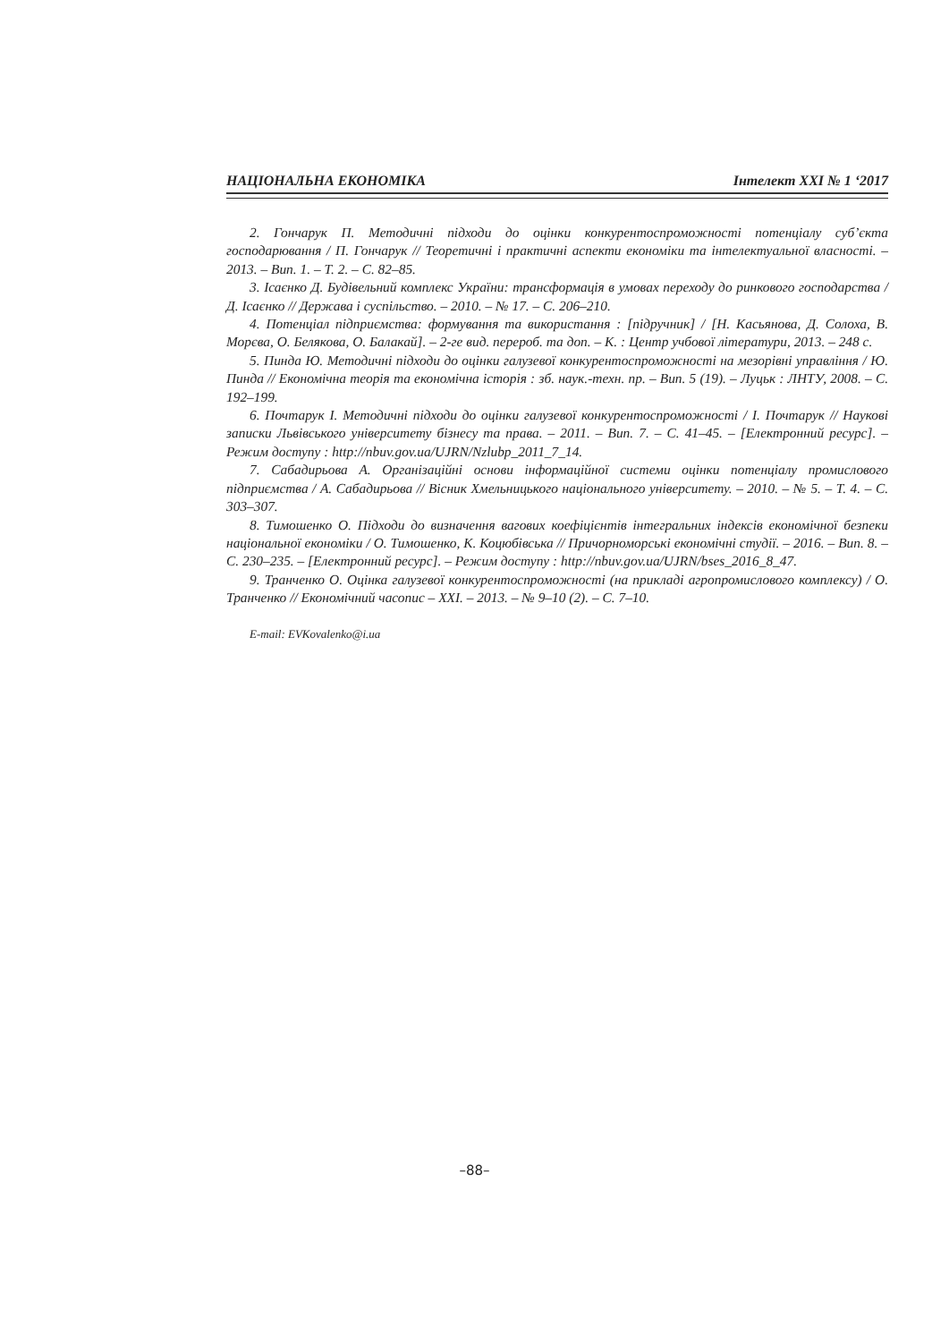НАЦІОНАЛЬНА ЕКОНОМІКА Інтелект XXI № 1 ‘2017
2. Гончарук П. Методичні підходи до оцінки конкурентоспроможності потенціалу суб’єкта господарювання / П. Гончарук // Теоретичні і практичні аспекти економіки та інтелектуальної власності. – 2013. – Вип. 1. – Т. 2. – С. 82–85.
3. Ісаєнко Д. Будівельний комплекс України: трансформація в умовах переходу до ринкового господарства / Д. Ісаєнко // Держава і суспільство. – 2010. – № 17. – С. 206–210.
4. Потенціал підприємства: формування та використання : [підручник] / [Н. Касьянова, Д. Солоха, В. Морєва, О. Белякова, О. Балакай]. – 2-ге вид. перероб. та доп. – К. : Центр учбової літератури, 2013. – 248 с.
5. Пинда Ю. Методичні підходи до оцінки галузевої конкурентоспроможності на мезорівні управління / Ю. Пинда // Економічна теорія та економічна історія : зб. наук.-техн. пр. – Вип. 5 (19). – Луцьк : ЛНТУ, 2008. – С. 192–199.
6. Почтарук І. Методичні підходи до оцінки галузевої конкурентоспроможності / І. Почтарук // Наукові записки Львівського університету бізнесу та права. – 2011. – Вип. 7. – С. 41–45. – [Електронний ресурс]. – Режим доступу : http://nbuv.gov.ua/UJRN/Nzlubp_2011_7_14.
7. Сабадирьова А. Організаційні основи інформаційної системи оцінки потенціалу промислового підприємства / А. Сабадирьова // Вісник Хмельницького національного університету. – 2010. – № 5. – Т. 4. – С. 303–307.
8. Тимошенко О. Підходи до визначення вагових коефіцієнтів інтегральних індексів економічної безпеки національної економіки / О. Тимошенко, К. Коцюбівська // Причорноморські економічні студії. – 2016. – Вип. 8. – С. 230–235. – [Електронний ресурс]. – Режим доступу : http://nbuv.gov.ua/UJRN/bses_2016_8_47.
9. Транченко О. Оцінка галузевої конкурентоспроможності (на прикладі агропромислового комплексу) / О. Транченко // Економічний часопис – XXI. – 2013. – № 9–10 (2). – С. 7–10.
E-mail: EVKovalenko@i.ua
–88–